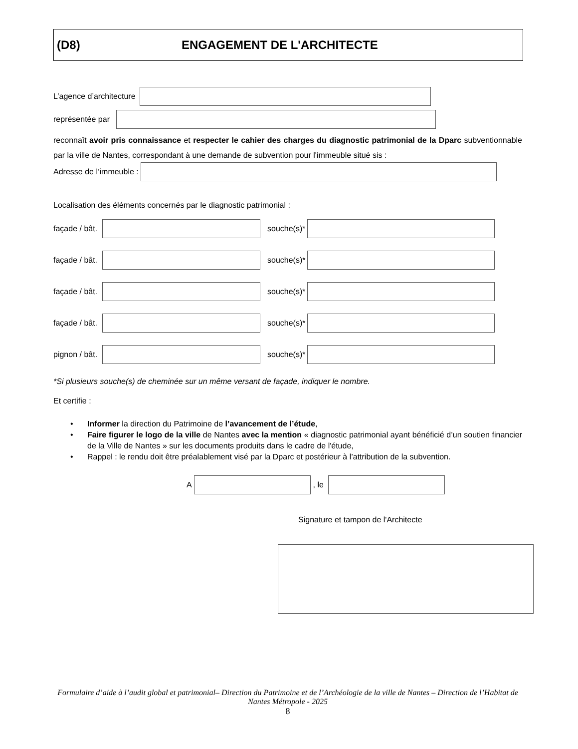(D8) ENGAGEMENT DE L'ARCHITECTE
L’agence d’architecture
représentée par
reconnaît avoir pris connaissance et respecter le cahier des charges du diagnostic patrimonial de la Dparc subventionnable par la ville de Nantes, correspondant à une demande de subvention pour l'immeuble situé sis :
Adresse de l’immeuble :
Localisation des éléments concernés par le diagnostic patrimonial :
façade / bât.
souche(s)*
façade / bât.
souche(s)*
façade / bât.
souche(s)*
façade / bât.
souche(s)*
pignon / bât.
souche(s)*
*Si plusieurs souche(s) de cheminée sur un même versant de façade, indiquer le nombre.
Et certifie :
• Informer la direction du Patrimoine de l’avancement de l’étude,
• Faire figurer le logo de la ville de Nantes avec la mention « diagnostic patrimonial ayant bénéficié d’un soutien financier de la Ville de Nantes » sur les documents produits dans le cadre de l'étude,
• Rappel : le rendu doit être préalablement visé par la Dparc et postérieur à l’attribution de la subvention.
A , le
Signature et tampon de l'Architecte
Formulaire d’aide à l’audit global et patrimonial– Direction du Patrimoine et de l’Archéologie de la ville de Nantes – Direction de l’Habitat de Nantes Métropole - 2025
8